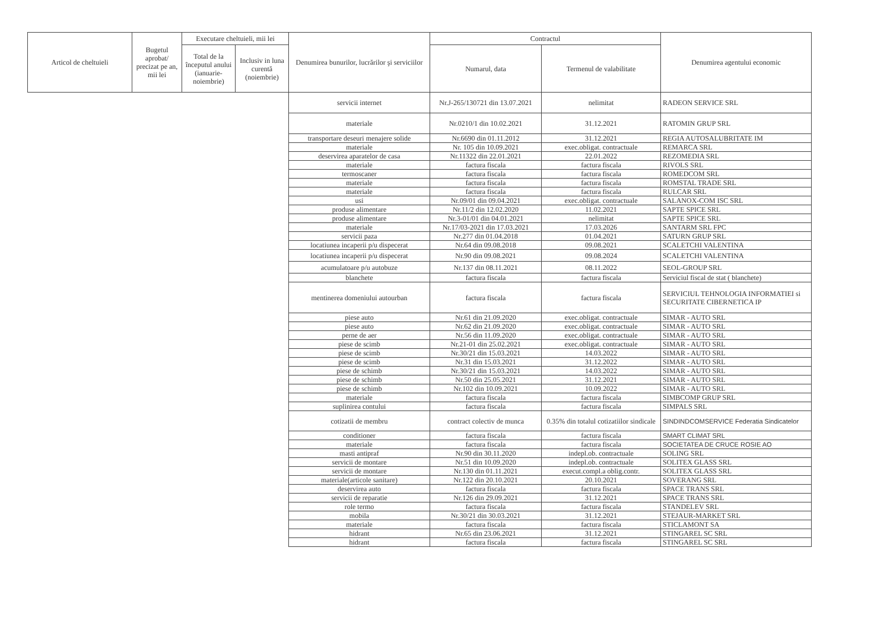| Articol de cheltuieli | Bugetul aprobat/ precizat pe an, mii lei | Executare cheltuieli, mii lei | | Denumirea bunurilor, lucrărilor şi serviciilor | Contractul | | Denumirea agentului economic |
| --- | --- | --- | --- | --- | --- | --- | --- |
| | | Total de la începutul anului (ianuarie-noiembrie) | Inclusiv in luna curentă (noiembrie) | | Numarul, data | Termenul de valabilitate | |
| | | | | servicii internet | Nr.J-265/130721 din 13.07.2021 | nelimitat | RADEON SERVICE SRL |
| | | | | materiale | Nr.0210/1 din 10.02.2021 | 31.12.2021 | RATOMIN GRUP SRL |
| | | | | transportare deseuri menajere solide | Nr.6690 din 01.11.2012 | 31.12.2021 | REGIA AUTOSALUBRITATE IM |
| | | | | materiale | Nr. 105 din 10.09.2021 | exec.obligat. contractuale | REMARCA SRL |
| | | | | deservirea aparatelor de casa | Nr.11322 din 22.01.2021 | 22.01.2022 | REZOMEDIA SRL |
| | | | | materiale | factura fiscala | factura fiscala | RIVOLS SRL |
| | | | | termoscaner | factura fiscala | factura fiscala | ROMEDCOM SRL |
| | | | | materiale | factura fiscala | factura fiscala | ROMSTAL TRADE SRL |
| | | | | materiale | factura fiscala | factura fiscala | RULCAR SRL |
| | | | | usi | Nr.09/01 din 09.04.2021 | exec.obligat. contractuale | SALANOX-COM ISC SRL |
| | | | | produse alimentare | Nr.11/2 din 12.02.2020 | 11.02.2021 | SAPTE SPICE SRL |
| | | | | produse alimentare | Nr.3-01/01 din 04.01.2021 | nelimitat | SAPTE SPICE SRL |
| | | | | materiale | Nr.17/03-2021 din 17.03.2021 | 17.03.2026 | SANTARM SRL FPC |
| | | | | servicii paza | Nr.277 din 01.04.2018 | 01.04.2021 | SATURN GRUP SRL |
| | | | | locatiunea incaperii p/u dispecerat | Nr.64 din 09.08.2018 | 09.08.2021 | SCALETCHI VALENTINA |
| | | | | locatiunea incaperii p/u dispecerat | Nr.90 din 09.08.2021 | 09.08.2024 | SCALETCHI VALENTINA |
| | | | | acumulatoare p/u autobuze | Nr.137 din 08.11.2021 | 08.11.2022 | SEOL-GROUP SRL |
| | | | | blanchete | factura fiscala | factura fiscala | Serviciul fiscal de stat ( blanchete) |
| | | | | mentinerea domeniului autourban | factura fiscala | factura fiscala | SERVICIUL TEHNOLOGIA INFORMATIEI si SECURITATE CIBERNETICA IP |
| | | | | piese auto | Nr.61 din 21.09.2020 | exec.obligat. contractuale | SIMAR - AUTO SRL |
| | | | | piese auto | Nr.62 din 21.09.2020 | exec.obligat. contractuale | SIMAR - AUTO SRL |
| | | | | perne de aer | Nr.56 din 11.09.2020 | exec.obligat. contractuale | SIMAR - AUTO SRL |
| | | | | piese de scimb | Nr.21-01 din 25.02.2021 | exec.obligat. contractuale | SIMAR - AUTO SRL |
| | | | | piese de scimb | Nr.30/21 din 15.03.2021 | 14.03.2022 | SIMAR - AUTO SRL |
| | | | | piese de scimb | Nr.31 din 15.03.2021 | 31.12.2022 | SIMAR - AUTO SRL |
| | | | | piese de schimb | Nr.30/21 din 15.03.2021 | 14.03.2022 | SIMAR - AUTO SRL |
| | | | | piese de schimb | Nr.50 din 25.05.2021 | 31.12.2021 | SIMAR - AUTO SRL |
| | | | | piese de schimb | Nr.102 din 10.09.2021 | 10.09.2022 | SIMAR - AUTO SRL |
| | | | | materiale | factura fiscala | factura fiscala | SIMBCOMP GRUP SRL |
| | | | | suplinirea contului | factura fiscala | factura fiscala | SIMPALS SRL |
| | | | | cotizatii de membru | contract colectiv de munca | 0.35% din totalul cotizatiilor sindicale | SINDINDCOMSERVICE Federatia Sindicatelor |
| | | | | conditioner | factura fiscala | factura fiscala | SMART CLIMAT SRL |
| | | | | materiale | factura fiscala | factura fiscala | SOCIETATEA DE CRUCE ROSIE AO |
| | | | | masti antipraf | Nr.90 din 30.11.2020 | indepl.ob. contractuale | SOLING SRL |
| | | | | servicii de montare | Nr.51 din 10.09.2020 | indepl.ob. contractuale | SOLITEX GLASS SRL |
| | | | | servicii de montare | Nr.130 din 01.11.2021 | execut.compl.a oblig.contr. | SOLITEX GLASS SRL |
| | | | | materiale(articole sanitare) | Nr.122 din 20.10.2021 | 20.10.2021 | SOVERANG SRL |
| | | | | deservirea auto | factura fiscala | factura fiscala | SPACE TRANS SRL |
| | | | | servicii de reparatie | Nr.126 din 29.09.2021 | 31.12.2021 | SPACE TRANS SRL |
| | | | | role termo | factura fiscala | factura fiscala | STANDELEV SRL |
| | | | | mobila | Nr.30/21 din 30.03.2021 | 31.12.2021 | STEJAUR-MARKET SRL |
| | | | | materiale | factura fiscala | factura fiscala | STICLAMONT SA |
| | | | | hidrant | Nr.65 din 23.06.2021 | 31.12.2021 | STINGAREL SC SRL |
| | | | | hidrant | factura fiscala | factura fiscala | STINGAREL SC SRL |